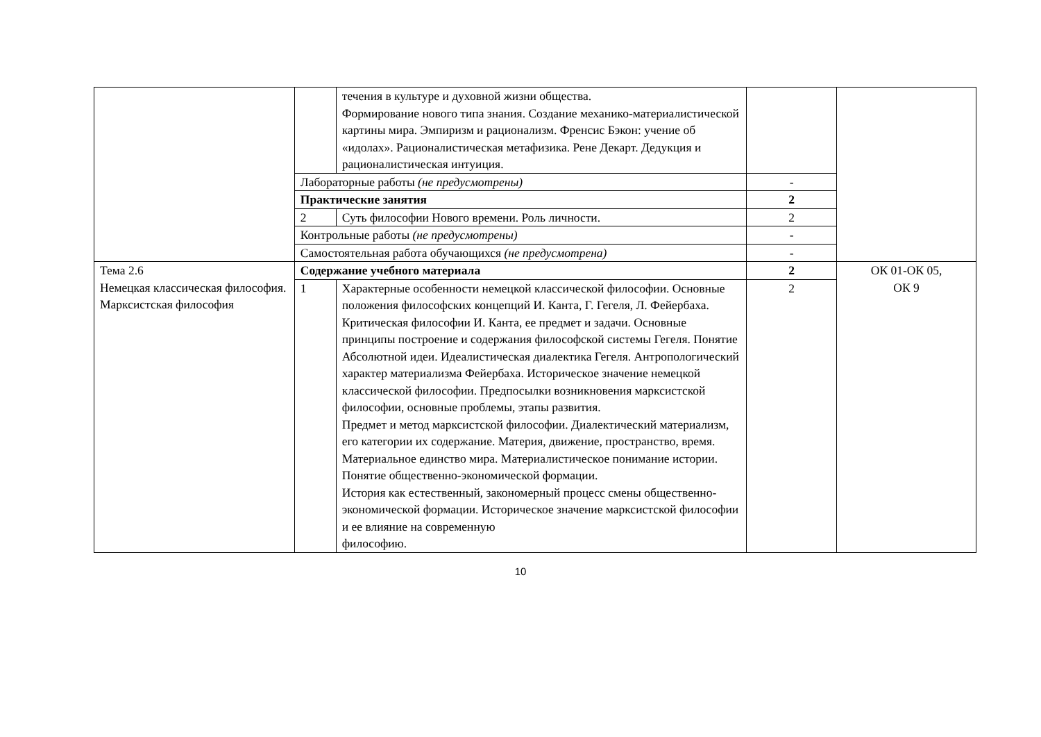| | | течения в культуре и духовной жизни общества. Формирование нового типа знания. Создание механико-материалистической картины мира. Эмпиризм и рационализм. Френсис Бэкон: учение об «идолах». Рационалистическая метафизика. Рене Декарт. Дедукция и рационалистическая интуиция. | | |
| | Лабораторные работы (не предусмотрены) | | - | |
| | Практические занятия | | 2 | |
| | 2 | Суть философии Нового времени. Роль личности. | 2 | |
| | Контрольные работы (не предусмотрены) | | - | |
| | Самостоятельная работа обучающихся (не предусмотрена) | | - | |
| Тема 2.6 Немецкая классическая философия. Марксистская философия | Содержание учебного материала | | 2 | ОК 01-ОК 05, ОК 9 |
| | 1 | Характерные особенности немецкой классической философии. Основные положения философских концепций И. Канта, Г. Гегеля, Л. Фейербаха. Критическая философии И. Канта, ее предмет и задачи. Основные принципы построение и содержания философской системы Гегеля. Понятие Абсолютной идеи. Идеалистическая диалектика Гегеля. Антропологический характер материализма Фейербаха. Историческое значение немецкой классической философии. Предпосылки возникновения марксистской философии, основные проблемы, этапы развития. Предмет и метод марксистской философии. Диалектический материализм, его категории их содержание. Материя, движение, пространство, время. Материальное единство мира. Материалистическое понимание истории. Понятие общественно-экономической формации. История как естественный, закономерный процесс смены общественно-экономической формации. Историческое значение марксистской философии и ее влияние на современную философию. | 2 | |
10